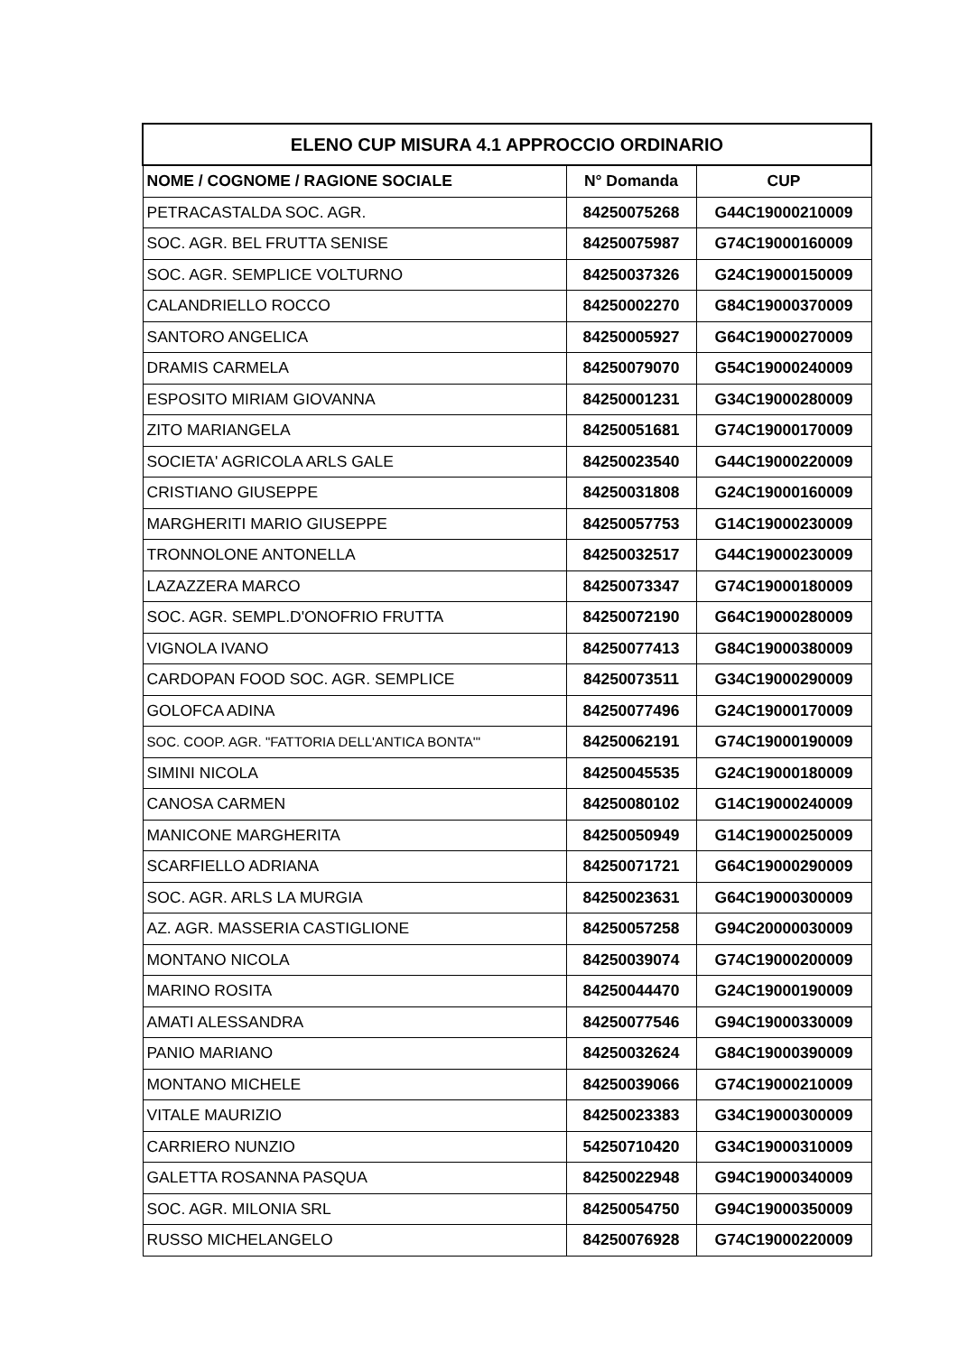| ELENO CUP MISURA 4.1 APPROCCIO ORDINARIO | | |
| --- | --- | --- |
| NOME / COGNOME / RAGIONE SOCIALE | N° Domanda | CUP |
| PETRACASTALDA SOC. AGR. | 84250075268 | G44C19000210009 |
| SOC. AGR. BEL FRUTTA SENISE | 84250075987 | G74C19000160009 |
| SOC. AGR. SEMPLICE VOLTURNO | 84250037326 | G24C19000150009 |
| CALANDRIELLO ROCCO | 84250002270 | G84C19000370009 |
| SANTORO ANGELICA | 84250005927 | G64C19000270009 |
| DRAMIS CARMELA | 84250079070 | G54C19000240009 |
| ESPOSITO MIRIAM GIOVANNA | 84250001231 | G34C19000280009 |
| ZITO MARIANGELA | 84250051681 | G74C19000170009 |
| SOCIETA' AGRICOLA ARLS GALE | 84250023540 | G44C19000220009 |
| CRISTIANO GIUSEPPE | 84250031808 | G24C19000160009 |
| MARGHERITI MARIO GIUSEPPE | 84250057753 | G14C19000230009 |
| TRONNOLONE ANTONELLA | 84250032517 | G44C19000230009 |
| LAZAZZERA MARCO | 84250073347 | G74C19000180009 |
| SOC. AGR. SEMPL.D'ONOFRIO FRUTTA | 84250072190 | G64C19000280009 |
| VIGNOLA IVANO | 84250077413 | G84C19000380009 |
| CARDOPAN FOOD SOC. AGR. SEMPLICE | 84250073511 | G34C19000290009 |
| GOLOFCA ADINA | 84250077496 | G24C19000170009 |
| SOC. COOP. AGR. "FATTORIA DELL'ANTICA BONTA'" | 84250062191 | G74C19000190009 |
| SIMINI NICOLA | 84250045535 | G24C19000180009 |
| CANOSA CARMEN | 84250080102 | G14C19000240009 |
| MANICONE MARGHERITA | 84250050949 | G14C19000250009 |
| SCARFIELLO ADRIANA | 84250071721 | G64C19000290009 |
| SOC. AGR. ARLS LA MURGIA | 84250023631 | G64C19000300009 |
| AZ. AGR. MASSERIA CASTIGLIONE | 84250057258 | G94C20000030009 |
| MONTANO NICOLA | 84250039074 | G74C19000200009 |
| MARINO ROSITA | 84250044470 | G24C19000190009 |
| AMATI ALESSANDRA | 84250077546 | G94C19000330009 |
| PANIO MARIANO | 84250032624 | G84C19000390009 |
| MONTANO MICHELE | 84250039066 | G74C19000210009 |
| VITALE MAURIZIO | 84250023383 | G34C19000300009 |
| CARRIERO NUNZIO | 54250710420 | G34C19000310009 |
| GALETTA ROSANNA PASQUA | 84250022948 | G94C19000340009 |
| SOC. AGR. MILONIA SRL | 84250054750 | G94C19000350009 |
| RUSSO MICHELANGELO | 84250076928 | G74C19000220009 |